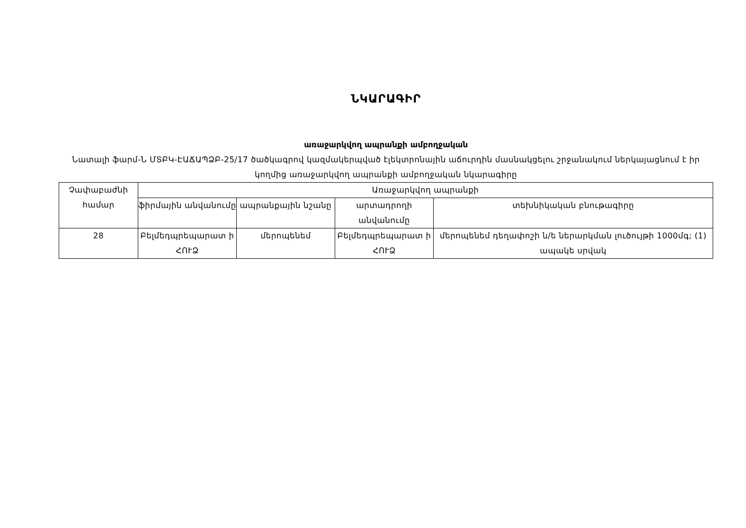ՆԿԱՐԱԳԻՐ
առաջարկվող ապրանքի ամբողջական
Նատալի ֆարմ-Ն ՄՏԲԿ-ԷԱՃԱՊՁԲ-25/17 ծածկագրով կազմակերպված էլեկտրոնային աճուրդին մասնակցելու շրջանակում ներկայացնում է իր կողմից առաջարկվող ապրանքի ամբողջական նկարագիրը
| Չափաբաժնի համար | Առաջարկվող ապրանքի | | | |
| --- | --- | --- | --- | --- |
| | ֆիրմային անվանումը | ապրանքային նշանը | արտադրողի անվանումը | տեխնիկական բնութագիրը |
| 28 | Բելմեդպրեպարատ ի ՀՈՒՁ | մերոպենեմ | Բելմեդպրեպարատ ի ՀՈՒՁ | մերոպենեմ դեղափոշի ն/ե ներարկման լուծույթի 1000մգ; (1) ապակե սրվակ |